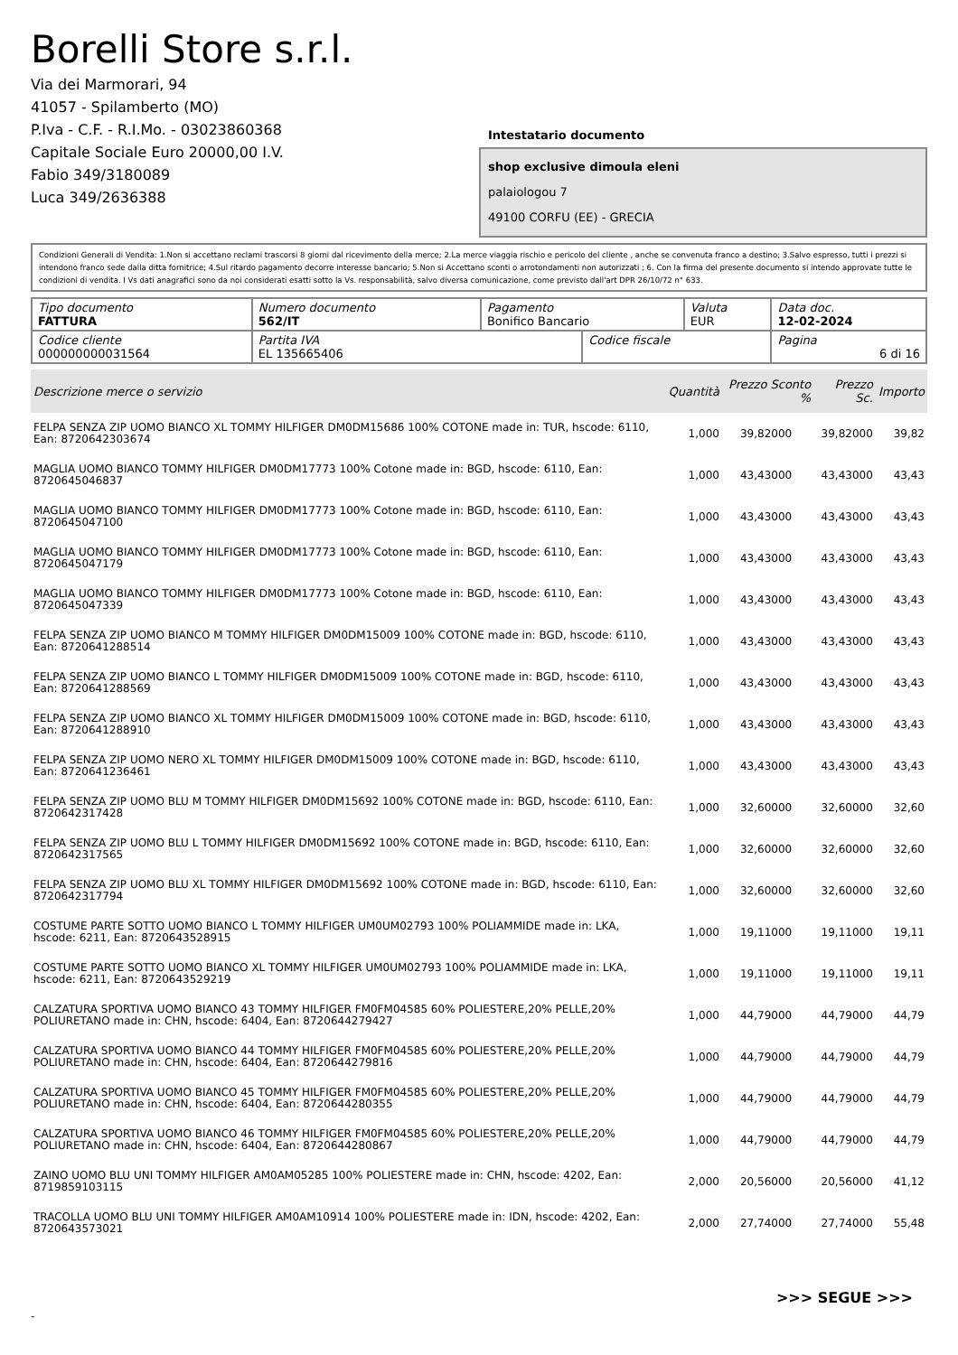Borelli Store s.r.l.
Via dei Marmorari, 94
41057 - Spilamberto (MO)
P.Iva - C.F. - R.I.Mo. - 03023860368
Capitale Sociale Euro 20000,00 I.V.
Fabio 349/3180089
Luca 349/2636388
Intestatario documento
shop exclusive dimoula eleni
palaiologou 7
49100 CORFU (EE) - GRECIA
Condizioni Generali di Vendita: 1.Non si accettano reclami trascorsi 8 giorni dal ricevimento della merce; 2.La merce viaggia rischio e pericolo del cliente , anche se convenuta franco a destino; 3.Salvo espresso, tutti i prezzi si intendono franco sede dalla ditta fornitrice; 4.Sul ritardo pagamento decorre interesse bancario; 5.Non si Accettano sconti o arrotondamenti non autorizzati ; 6. Con la firma del presente documento si intendo approvate tutte le condizioni di vendita. I Vs dati anagrafici sono da noi considerati esatti sotto la Vs. responsabilità, salvo diversa comunicazione, come previsto dall'art DPR 26/10/72 n° 633.
| Tipo documento FATTURA | Numero documento 562/IT | Pagamento Bonifico Bancario | | Valuta EUR | Data doc. 12-02-2024 |
| Codice cliente 000000000031564 | Partita IVA EL 135665406 | | Codice fiscale | | Pagina 6 di 16 |
| Descrizione merce o servizio | Quantità | Prezzo Sconto % | Prezzo Sc. | Importo |
| --- | --- | --- | --- | --- |
| FELPA SENZA ZIP UOMO BIANCO XL TOMMY HILFIGER DM0DM15686 100% COTONE made in: TUR, hscode: 6110, Ean: 8720642303674 | 1,000 | 39,82000 | 39,82000 | 39,82 |
| MAGLIA UOMO BIANCO TOMMY HILFIGER DM0DM17773 100% Cotone made in: BGD, hscode: 6110, Ean: 8720645046837 | 1,000 | 43,43000 | 43,43000 | 43,43 |
| MAGLIA UOMO BIANCO TOMMY HILFIGER DM0DM17773 100% Cotone made in: BGD, hscode: 6110, Ean: 8720645047100 | 1,000 | 43,43000 | 43,43000 | 43,43 |
| MAGLIA UOMO BIANCO TOMMY HILFIGER DM0DM17773 100% Cotone made in: BGD, hscode: 6110, Ean: 8720645047179 | 1,000 | 43,43000 | 43,43000 | 43,43 |
| MAGLIA UOMO BIANCO TOMMY HILFIGER DM0DM17773 100% Cotone made in: BGD, hscode: 6110, Ean: 8720645047339 | 1,000 | 43,43000 | 43,43000 | 43,43 |
| FELPA SENZA ZIP UOMO BIANCO M TOMMY HILFIGER DM0DM15009 100% COTONE made in: BGD, hscode: 6110, Ean: 8720641288514 | 1,000 | 43,43000 | 43,43000 | 43,43 |
| FELPA SENZA ZIP UOMO BIANCO L TOMMY HILFIGER DM0DM15009 100% COTONE made in: BGD, hscode: 6110, Ean: 8720641288569 | 1,000 | 43,43000 | 43,43000 | 43,43 |
| FELPA SENZA ZIP UOMO BIANCO XL TOMMY HILFIGER DM0DM15009 100% COTONE made in: BGD, hscode: 6110, Ean: 8720641288910 | 1,000 | 43,43000 | 43,43000 | 43,43 |
| FELPA SENZA ZIP UOMO NERO XL TOMMY HILFIGER DM0DM15009 100% COTONE made in: BGD, hscode: 6110, Ean: 8720641236461 | 1,000 | 43,43000 | 43,43000 | 43,43 |
| FELPA SENZA ZIP UOMO BLU M TOMMY HILFIGER DM0DM15692 100% COTONE made in: BGD, hscode: 6110, Ean: 8720642317428 | 1,000 | 32,60000 | 32,60000 | 32,60 |
| FELPA SENZA ZIP UOMO BLU L TOMMY HILFIGER DM0DM15692 100% COTONE made in: BGD, hscode: 6110, Ean: 8720642317565 | 1,000 | 32,60000 | 32,60000 | 32,60 |
| FELPA SENZA ZIP UOMO BLU XL TOMMY HILFIGER DM0DM15692 100% COTONE made in: BGD, hscode: 6110, Ean: 8720642317794 | 1,000 | 32,60000 | 32,60000 | 32,60 |
| COSTUME PARTE SOTTO UOMO BIANCO L TOMMY HILFIGER UM0UM02793 100% POLIAMMIDE made in: LKA, hscode: 6211, Ean: 8720643528915 | 1,000 | 19,11000 | 19,11000 | 19,11 |
| COSTUME PARTE SOTTO UOMO BIANCO XL TOMMY HILFIGER UM0UM02793 100% POLIAMMIDE made in: LKA, hscode: 6211, Ean: 8720643529219 | 1,000 | 19,11000 | 19,11000 | 19,11 |
| CALZATURA SPORTIVA UOMO BIANCO 43 TOMMY HILFIGER FM0FM04585 60% POLIESTERE,20% PELLE,20% POLIURETANO made in: CHN, hscode: 6404, Ean: 8720644279427 | 1,000 | 44,79000 | 44,79000 | 44,79 |
| CALZATURA SPORTIVA UOMO BIANCO 44 TOMMY HILFIGER FM0FM04585 60% POLIESTERE,20% PELLE,20% POLIURETANO made in: CHN, hscode: 6404, Ean: 8720644279816 | 1,000 | 44,79000 | 44,79000 | 44,79 |
| CALZATURA SPORTIVA UOMO BIANCO 45 TOMMY HILFIGER FM0FM04585 60% POLIESTERE,20% PELLE,20% POLIURETANO made in: CHN, hscode: 6404, Ean: 8720644280355 | 1,000 | 44,79000 | 44,79000 | 44,79 |
| CALZATURA SPORTIVA UOMO BIANCO 46 TOMMY HILFIGER FM0FM04585 60% POLIESTERE,20% PELLE,20% POLIURETANO made in: CHN, hscode: 6404, Ean: 8720644280867 | 1,000 | 44,79000 | 44,79000 | 44,79 |
| ZAINO UOMO BLU UNI TOMMY HILFIGER AM0AM05285 100% POLIESTERE made in: CHN, hscode: 4202, Ean: 8719859103115 | 2,000 | 20,56000 | 20,56000 | 41,12 |
| TRACOLLA UOMO BLU UNI TOMMY HILFIGER AM0AM10914 100% POLIESTERE made in: IDN, hscode: 4202, Ean: 8720643573021 | 2,000 | 27,74000 | 27,74000 | 55,48 |
>>> SEGUE >>>
-